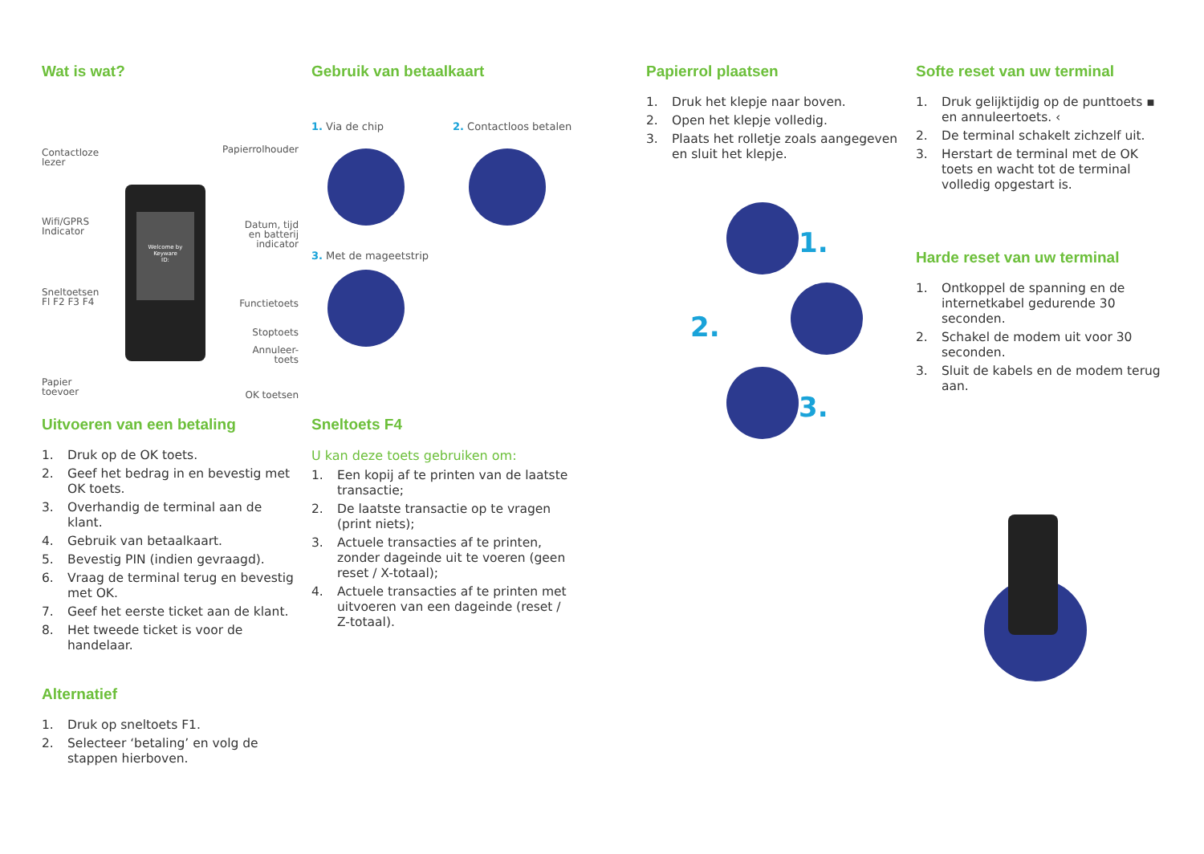Wat is wat?
Contactloze
lezer
Papierrolhouder
Wifi/GPRS
Indicator
Datum, tijd
en batterij
indicator
Sneltoetsen
Fl F2 F3 F4
Functietoets
Stoptoets
Annuleer-
toets
Papier
toevoer
OK toetsen
Welcome by
Keyware
ID:
Gebruik van betaalkaart
1. Via de chip 2. Contactloos betalen
3. Met de mageetstrip
Uitvoeren van een betaling
1. Druk op de OK toets.
2. Geef het bedrag in en bevestig met OK toets.
3. Overhandig de terminal aan de klant.
4. Gebruik van betaalkaart.
5. Bevestig PIN (indien gevraagd).
6. Vraag de terminal terug en bevestig met OK.
7. Geef het eerste ticket aan de klant.
8. Het tweede ticket is voor de handelaar.
Alternatief
1. Druk op sneltoets F1.
2. Selecteer ‘betaling’ en volg de stappen hierboven.
Sneltoets F4
U kan deze toets gebruiken om:
1. Een kopij af te printen van de laatste transactie;
2. De laatste transactie op te vragen (print niets);
3. Actuele transacties af te printen, zonder dageinde uit te voeren (geen reset / X-totaal);
4. Actuele transacties af te printen met uitvoeren van een dageinde (reset / Z-totaal).
Papierrol plaatsen
1. Druk het klepje naar boven.
2. Open het klepje volledig.
3. Plaats het rolletje zoals aangegeven en sluit het klepje.
1.
2.
3.
Softe reset van uw terminal
1. Druk gelijktijdig op de punttoets ▪ en annuleertoets. ‹
2. De terminal schakelt zichzelf uit.
3. Herstart de terminal met de OK toets en wacht tot de terminal volledig opgestart is.
Harde reset van uw terminal
1. Ontkoppel de spanning en de internetkabel gedurende 30 seconden.
2. Schakel de modem uit voor 30 seconden.
3. Sluit de kabels en de modem terug aan.